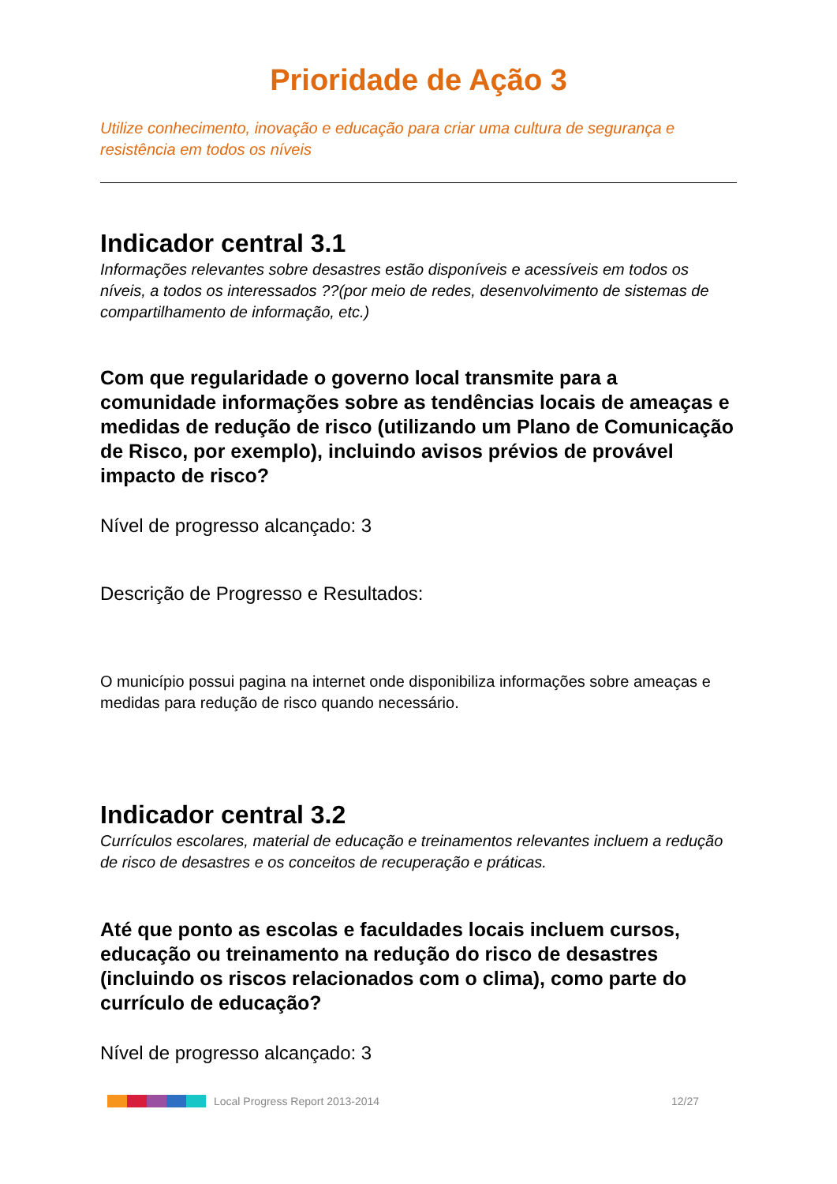Prioridade de Ação 3
Utilize conhecimento, inovação e educação para criar uma cultura de segurança e resistência em todos os níveis
Indicador central 3.1
Informações relevantes sobre desastres estão disponíveis e acessíveis em todos os níveis, a todos os interessados ??(por meio de redes, desenvolvimento de sistemas de compartilhamento de informação, etc.)
Com que regularidade o governo local transmite para a comunidade informações sobre as tendências locais de ameaças e medidas de redução de risco (utilizando um Plano de Comunicação de Risco, por exemplo), incluindo avisos prévios de provável impacto de risco?
Nível de progresso alcançado: 3
Descrição de Progresso e Resultados:
O município possui pagina na internet onde disponibiliza informações sobre ameaças e medidas para redução de risco quando necessário.
Indicador central 3.2
Currículos escolares, material de educação e treinamentos relevantes incluem a redução de risco de desastres e os conceitos de recuperação e práticas.
Até que ponto as escolas e faculdades locais incluem cursos, educação ou treinamento na redução do risco de desastres (incluindo os riscos relacionados com o clima), como parte do currículo de educação?
Nível de progresso alcançado: 3
Local Progress Report 2013-2014 12/27